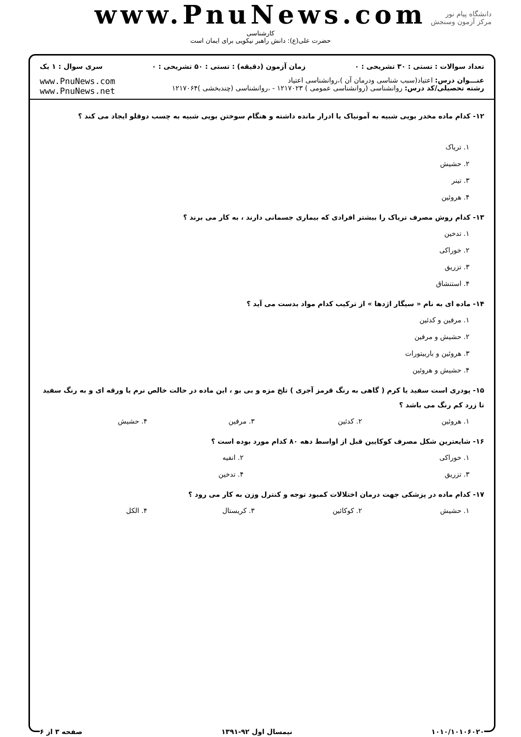www.PnuNews.com
کارشناسی
حضرت علی(ع): دانش راهبر نیکویی برای ایمان است
دانشگاه پیام نور
مرکز آزمون وسنجش
تعداد سوالات : تستی : ۳۰ تشریحی : ۰ زمان آزمون (دقیقه) : تستی : ۵۰ تشریحی : ۰ سری سوال : ۱ یک
عنـــوان درس: اعتیاد(سبب شناسی ودرمان آن )،روانشناسی اعتیاد
رشته تحصیلی/کد درس: روانشناسی (روانشناسی عمومی ) ۱۲۱۷۰۲۳ - ،روانشناسی (چندبخشی )۱۲۱۷۰۶۴
www.PnuNews.com
www.PnuNews.net
۱۲- کدام ماده مخدر بویی شبیه به آمونیاک یا ادرار مانده داشته و هنگام سوختن بویی شبیه به چسب دوقلو ایجاد می کند ؟
۱. تریاک
۲. حشیش
۳. تینر
۴. هروئین
۱۳- کدام روش مصرف تریاک را بیشتر افرادی که بیماری جسمانی دارند ، به کار می برند ؟
۱. تدخین
۲. خوراکی
۳. تزریق
۴. استنشاق
۱۴- ماده ای به نام « سیگار اژدها » از ترکیب کدام مواد بدست می آید ؟
۱. مرفین و کدئین
۲. حشیش و مرفین
۳. هروئین و باربیتورات
۴. حشیش و هروئین
۱۵- پودری است سفید یا کرم ( گاهی به رنگ قرمز آجری ) تلخ مزه و بی بو ، این ماده در حالت خالص نرم یا ورقه ای و به رنگ سفید تا زرد کم رنگ می باشد ؟
۱. هروئین ۲. کدئین ۳. مرفین ۴. حشیش
۱۶- شایعترین شکل مصرف کوکایین قبل از اواسط دهه ۸۰ کدام مورد بوده است ؟
۱. خوراکی ۲. انفیه
۳. تزریق ۴. تدخین
۱۷- کدام ماده در پزشکی جهت درمان اختلالات کمبود توجه و کنترل وزن به کار می رود ؟
۱. حشیش ۲. کوکائین ۳. کریستال ۴. الکل
۱۰۱۰/۱۰۱۰۶۰۲۰ نیمسال اول ۹۲-۱۳۹۱ صفحه ۳ از ۶